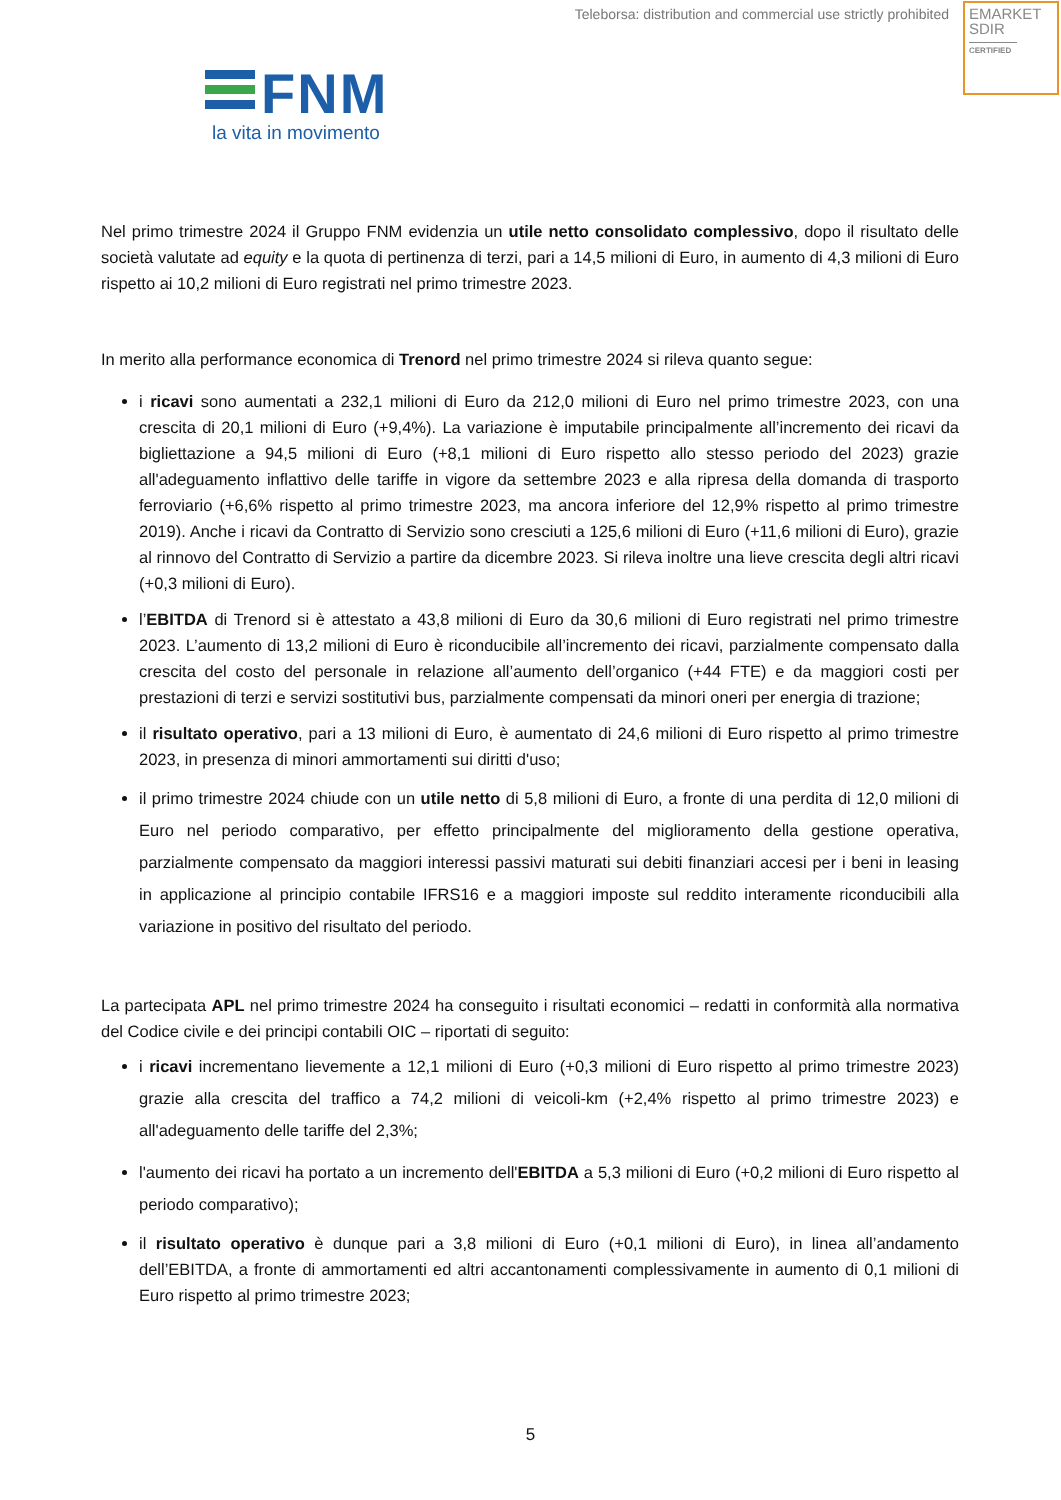Teleborsa: distribution and commercial use strictly prohibited
EMARKET
SDIR
CERTIFIED
FNM
la vita in movimento
Nel primo trimestre 2024 il Gruppo FNM evidenzia un utile netto consolidato complessivo, dopo il risultato delle società valutate ad equity e la quota di pertinenza di terzi, pari a 14,5 milioni di Euro, in aumento di 4,3 milioni di Euro rispetto ai 10,2 milioni di Euro registrati nel primo trimestre 2023.
In merito alla performance economica di Trenord nel primo trimestre 2024 si rileva quanto segue:
i ricavi sono aumentati a 232,1 milioni di Euro da 212,0 milioni di Euro nel primo trimestre 2023, con una crescita di 20,1 milioni di Euro (+9,4%). La variazione è imputabile principalmente all’incremento dei ricavi da bigliettazione a 94,5 milioni di Euro (+8,1 milioni di Euro rispetto allo stesso periodo del 2023) grazie all'adeguamento inflattivo delle tariffe in vigore da settembre 2023 e alla ripresa della domanda di trasporto ferroviario (+6,6% rispetto al primo trimestre 2023, ma ancora inferiore del 12,9% rispetto al primo trimestre 2019). Anche i ricavi da Contratto di Servizio sono cresciuti a 125,6 milioni di Euro (+11,6 milioni di Euro), grazie al rinnovo del Contratto di Servizio a partire da dicembre 2023. Si rileva inoltre una lieve crescita degli altri ricavi (+0,3 milioni di Euro).
l’EBITDA di Trenord si è attestato a 43,8 milioni di Euro da 30,6 milioni di Euro registrati nel primo trimestre 2023. L’aumento di 13,2 milioni di Euro è riconducibile all’incremento dei ricavi, parzialmente compensato dalla crescita del costo del personale in relazione all’aumento dell’organico (+44 FTE) e da maggiori costi per prestazioni di terzi e servizi sostitutivi bus, parzialmente compensati da minori oneri per energia di trazione;
il risultato operativo, pari a 13 milioni di Euro, è aumentato di 24,6 milioni di Euro rispetto al primo trimestre 2023, in presenza di minori ammortamenti sui diritti d'uso;
il primo trimestre 2024 chiude con un utile netto di 5,8 milioni di Euro, a fronte di una perdita di 12,0 milioni di Euro nel periodo comparativo, per effetto principalmente del miglioramento della gestione operativa, parzialmente compensato da maggiori interessi passivi maturati sui debiti finanziari accesi per i beni in leasing in applicazione al principio contabile IFRS16 e a maggiori imposte sul reddito interamente riconducibili alla variazione in positivo del risultato del periodo.
La partecipata APL nel primo trimestre 2024 ha conseguito i risultati economici – redatti in conformità alla normativa del Codice civile e dei principi contabili OIC – riportati di seguito:
i ricavi incrementano lievemente a 12,1 milioni di Euro (+0,3 milioni di Euro rispetto al primo trimestre 2023) grazie alla crescita del traffico a 74,2 milioni di veicoli-km (+2,4% rispetto al primo trimestre 2023) e all'adeguamento delle tariffe del 2,3%;
l'aumento dei ricavi ha portato a un incremento dell'EBITDA a 5,3 milioni di Euro (+0,2 milioni di Euro rispetto al periodo comparativo);
il risultato operativo è dunque pari a 3,8 milioni di Euro (+0,1 milioni di Euro), in linea all’andamento dell’EBITDA, a fronte di ammortamenti ed altri accantonamenti complessivamente in aumento di 0,1 milioni di Euro rispetto al primo trimestre 2023;
5